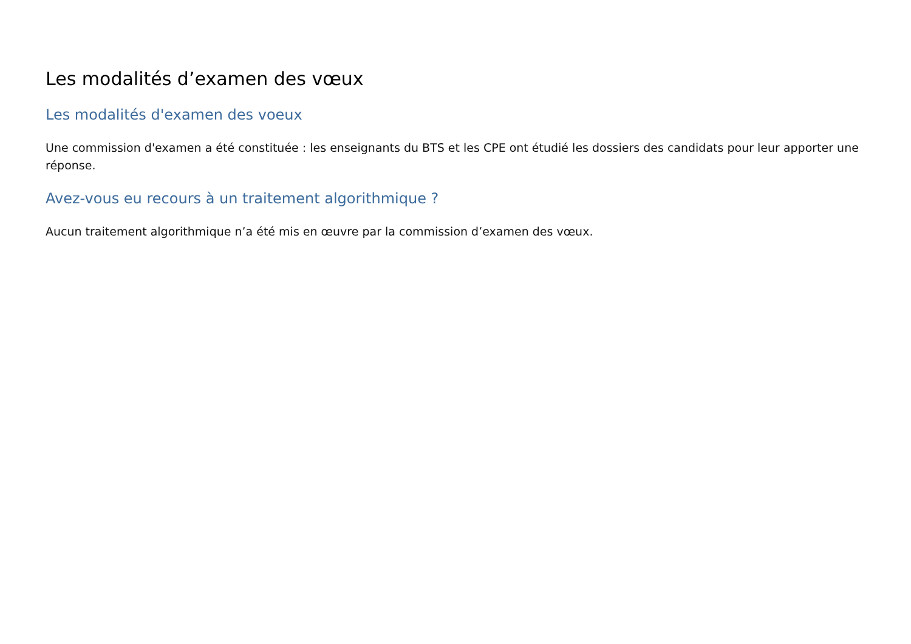Les modalités d’examen des vœux
Les modalités d'examen des voeux
Une commission d'examen a été constituée : les enseignants du BTS et les CPE ont étudié les dossiers des candidats pour leur apporter une réponse.
Avez-vous eu recours à un traitement algorithmique ?
Aucun traitement algorithmique n’a été mis en œuvre par la commission d’examen des vœux.